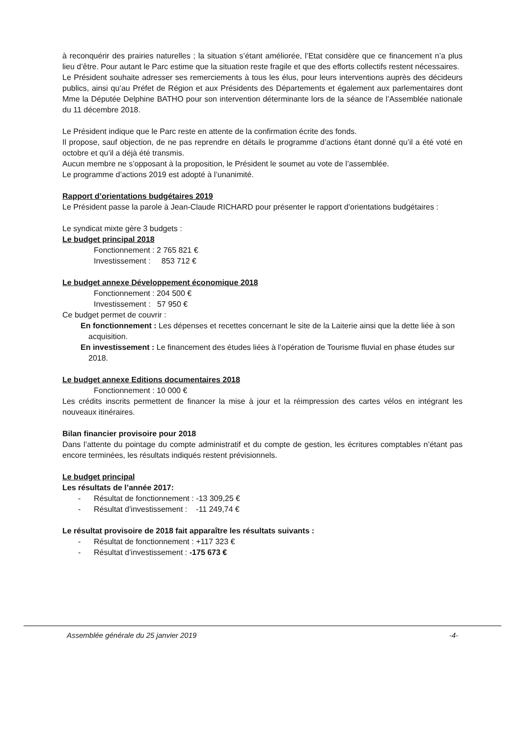à reconquérir des prairies naturelles ; la situation s’étant améliorée, l’Etat considère que ce financement n’a plus lieu d’être. Pour autant le Parc estime que la situation reste fragile et que des efforts collectifs restent nécessaires.
Le Président souhaite adresser ses remerciements à tous les élus, pour leurs interventions auprès des décideurs publics, ainsi qu’au Préfet de Région et aux Présidents des Départements et également aux parlementaires dont Mme la Députée Delphine BATHO pour son intervention déterminante lors de la séance de l’Assemblée nationale du 11 décembre 2018.
Le Président indique que le Parc reste en attente de la confirmation écrite des fonds.
Il propose, sauf objection, de ne pas reprendre en détails le programme d’actions étant donné qu’il a été voté en octobre et qu’il a déjà été transmis.
Aucun membre ne s’opposant à la proposition, le Président le soumet au vote de l’assemblée.
Le programme d’actions 2019 est adopté à l’unanimité.
Rapport d’orientations budgétaires 2019
Le Président passe la parole à Jean-Claude RICHARD pour présenter le rapport d’orientations budgétaires :
Le syndicat mixte gère 3 budgets :
Le budget principal 2018
Fonctionnement : 2 765 821 €
Investissement : 853 712 €
Le budget annexe Développement économique 2018
Fonctionnement : 204 500 €
Investissement : 57 950 €
Ce budget permet de couvrir :
En fonctionnement : Les dépenses et recettes concernant le site de la Laiterie ainsi que la dette liée à son acquisition.
En investissement : Le financement des études liées à l’opération de Tourisme fluvial en phase études sur 2018.
Le budget annexe Editions documentaires 2018
Fonctionnement : 10 000 €
Les crédits inscrits permettent de financer la mise à jour et la réimpression des cartes vélos en intégrant les nouveaux itinéraires.
Bilan financier provisoire pour 2018
Dans l’attente du pointage du compte administratif et du compte de gestion, les écritures comptables n’étant pas encore terminées, les résultats indiqués restent prévisionnels.
Le budget principal
Les résultats de l’année 2017:
- Résultat de fonctionnement : -13 309,25 €
- Résultat d’investissement : -11 249,74 €
Le résultat provisoire de 2018 fait apparaître les résultats suivants :
- Résultat de fonctionnement : +117 323 €
- Résultat d’investissement : -175 673 €
Assemblée générale du 25 janvier 2019
-4-